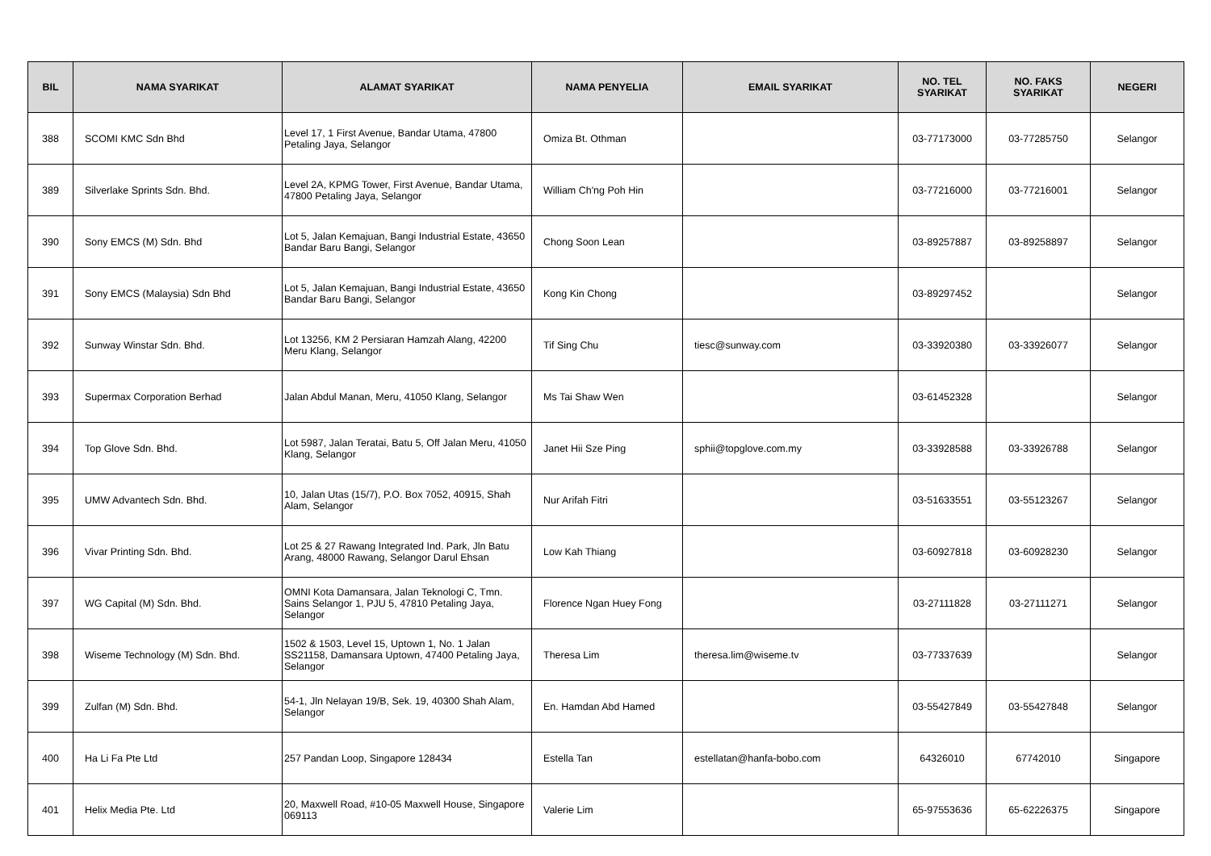| BIL | NAMA SYARIKAT | ALAMAT SYARIKAT | NAMA PENYELIA | EMAIL SYARIKAT | NO. TEL SYARIKAT | NO. FAKS SYARIKAT | NEGERI |
| --- | --- | --- | --- | --- | --- | --- | --- |
| 388 | SCOMI KMC Sdn Bhd | Level 17, 1 First Avenue, Bandar Utama, 47800 Petaling Jaya, Selangor | Omiza Bt. Othman | | 03-77173000 | 03-77285750 | Selangor |
| 389 | Silverlake Sprints Sdn. Bhd. | Level 2A, KPMG Tower, First Avenue, Bandar Utama, 47800 Petaling Jaya, Selangor | William Ch'ng Poh Hin | | 03-77216000 | 03-77216001 | Selangor |
| 390 | Sony EMCS (M) Sdn. Bhd | Lot 5, Jalan Kemajuan, Bangi Industrial Estate, 43650 Bandar Baru Bangi, Selangor | Chong Soon Lean | | 03-89257887 | 03-89258897 | Selangor |
| 391 | Sony EMCS (Malaysia) Sdn Bhd | Lot 5, Jalan Kemajuan, Bangi Industrial Estate, 43650 Bandar Baru Bangi, Selangor | Kong Kin Chong | | 03-89297452 | | Selangor |
| 392 | Sunway Winstar Sdn. Bhd. | Lot 13256, KM 2 Persiaran Hamzah Alang, 42200 Meru Klang, Selangor | Tif Sing Chu | tiesc@sunway.com | 03-33920380 | 03-33926077 | Selangor |
| 393 | Supermax Corporation Berhad | Jalan Abdul Manan, Meru, 41050 Klang, Selangor | Ms Tai Shaw Wen | | 03-61452328 | | Selangor |
| 394 | Top Glove Sdn. Bhd. | Lot 5987, Jalan Teratai, Batu 5, Off Jalan Meru, 41050 Klang, Selangor | Janet Hii Sze Ping | sphii@topglove.com.my | 03-33928588 | 03-33926788 | Selangor |
| 395 | UMW Advantech Sdn. Bhd. | 10, Jalan Utas (15/7), P.O. Box 7052, 40915, Shah Alam, Selangor | Nur Arifah Fitri | | 03-51633551 | 03-55123267 | Selangor |
| 396 | Vivar Printing Sdn. Bhd. | Lot 25 & 27 Rawang Integrated Ind. Park, Jln Batu Arang, 48000 Rawang, Selangor Darul Ehsan | Low Kah Thiang | | 03-60927818 | 03-60928230 | Selangor |
| 397 | WG Capital (M) Sdn. Bhd. | OMNI Kota Damansara, Jalan Teknologi C, Tmn. Sains Selangor 1, PJU 5, 47810 Petaling Jaya, Selangor | Florence Ngan Huey Fong | | 03-27111828 | 03-27111271 | Selangor |
| 398 | Wiseme Technology (M) Sdn. Bhd. | 1502 & 1503, Level 15, Uptown 1, No. 1 Jalan SS21158, Damansara Uptown, 47400 Petaling Jaya, Selangor | Theresa Lim | theresa.lim@wiseme.tv | 03-77337639 | | Selangor |
| 399 | Zulfan (M) Sdn. Bhd. | 54-1, Jln Nelayan 19/B, Sek. 19, 40300 Shah Alam, Selangor | En. Hamdan Abd Hamed | | 03-55427849 | 03-55427848 | Selangor |
| 400 | Ha Li Fa Pte Ltd | 257 Pandan Loop, Singapore 128434 | Estella Tan | estellatan@hanfa-bobo.com | 64326010 | 67742010 | Singapore |
| 401 | Helix Media Pte. Ltd | 20, Maxwell Road, #10-05 Maxwell House, Singapore 069113 | Valerie Lim | | 65-97553636 | 65-62226375 | Singapore |